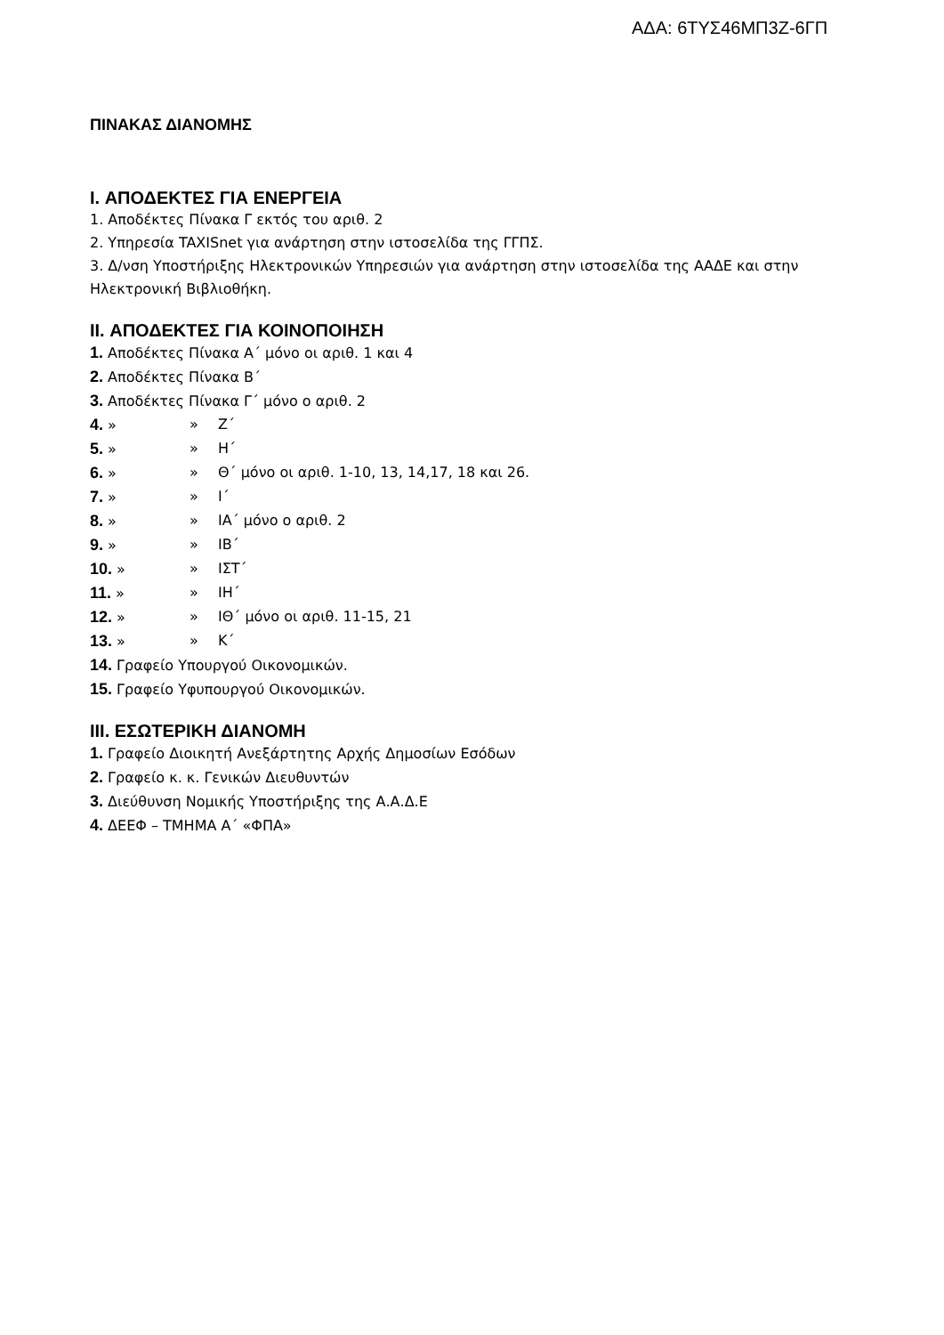ΑΔΑ: 6ΤΥΣ46ΜΠ3Ζ-6ΓΠ
ΠΙΝΑΚΑΣ ΔΙΑΝΟΜΗΣ
I. ΑΠΟΔΕΚΤΕΣ ΓΙΑ ΕΝΕΡΓΕΙΑ
1. Αποδέκτες Πίνακα Γ εκτός του αριθ. 2
2. Υπηρεσία TAXISnet για ανάρτηση στην ιστοσελίδα της ΓΓΠΣ.
3. Δ/νση Υποστήριξης Ηλεκτρονικών Υπηρεσιών για ανάρτηση στην ιστοσελίδα της ΑΑΔΕ και στην Ηλεκτρονική Βιβλιοθήκη.
II. ΑΠΟΔΕΚΤΕΣ ΓΙΑ ΚΟΙΝΟΠΟΙΗΣΗ
1. Αποδέκτες Πίνακα Α΄ μόνο οι αριθ. 1 και 4
2. Αποδέκτες Πίνακα Β΄
3. Αποδέκτες Πίνακα Γ΄ μόνο ο αριθ. 2
4. » » Ζ΄
5. » » Η΄
6. » » Θ΄ μόνο οι αριθ. 1-10, 13, 14,17, 18 και 26.
7. » » Ι΄
8. » » ΙΑ΄ μόνο ο αριθ. 2
9. » » ΙΒ΄
10. » » ΙΣΤ΄
11. » » ΙΗ΄
12. » » ΙΘ΄ μόνο οι αριθ. 11-15, 21
13. » » Κ΄
14. Γραφείο Υπουργού Οικονομικών.
15. Γραφείο Υφυπουργού Οικονομικών.
III. ΕΣΩΤΕΡΙΚΗ ΔΙΑΝΟΜΗ
1. Γραφείο Διοικητή Ανεξάρτητης Αρχής Δημοσίων Εσόδων
2. Γραφείο κ. κ. Γενικών Διευθυντών
3. Διεύθυνση Νομικής Υποστήριξης της Α.Α.Δ.Ε
4. ΔΕΕΦ – ΤΜΗΜΑ Α΄ «ΦΠΑ»